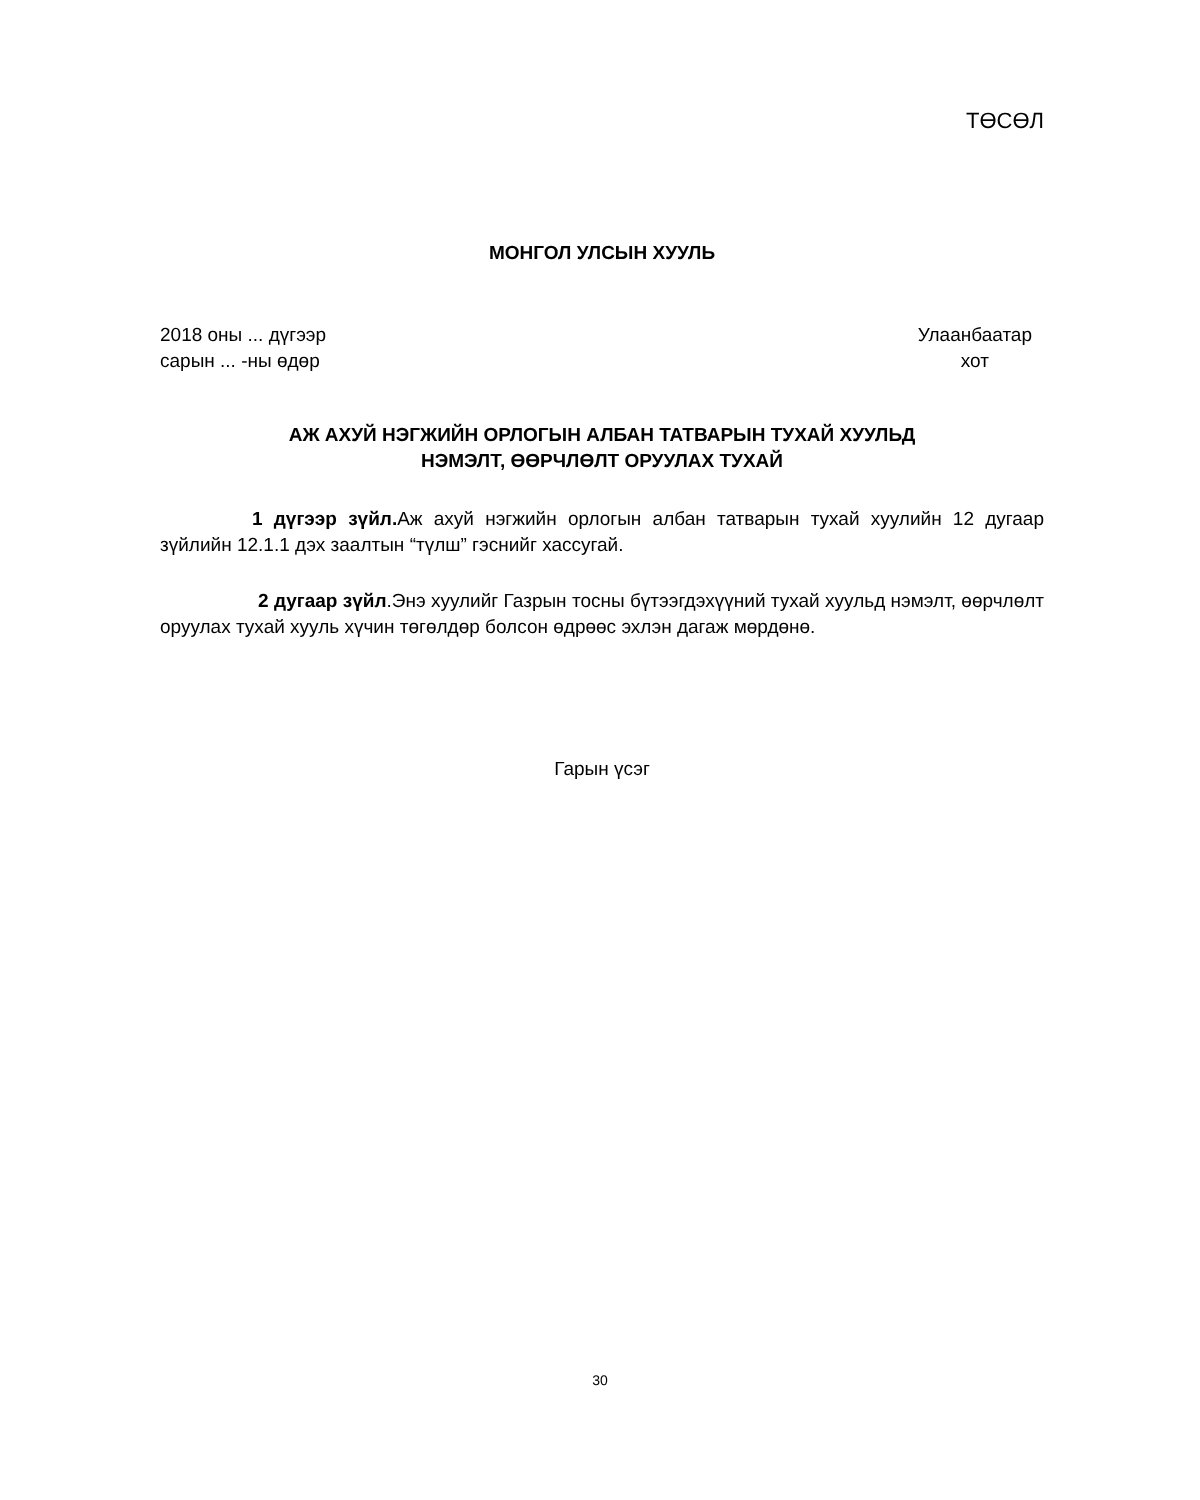ТӨСӨЛ
МОНГОЛ УЛСЫН ХУУЛЬ
2018 оны ... дүгээр
сарын ... -ны өдөр
Улаанбаатар
хот
АЖ АХУЙ НЭГЖИЙН ОРЛОГЫН АЛБАН ТАТВАРЫН ТУХАЙ ХУУЛЬД
НЭМЭЛТ, ӨӨРЧЛӨЛТ ОРУУЛАХ ТУХАЙ
1 дүгээр зүйл. Аж ахуй нэгжийн орлогын албан татварын тухай хуулийн 12 дугаар зүйлийн 12.1.1 дэх заалтын “түлш” гэснийг хассугай.
2 дугаар зүйл.Энэ хуулийг Газрын тосны бүтээгдэхүүний тухай хуульд нэмэлт, өөрчлөлт оруулах тухай хууль хүчин төгөлдөр болсон өдрөөс эхлэн дагаж мөрдөнө.
Гарын үсэг
30